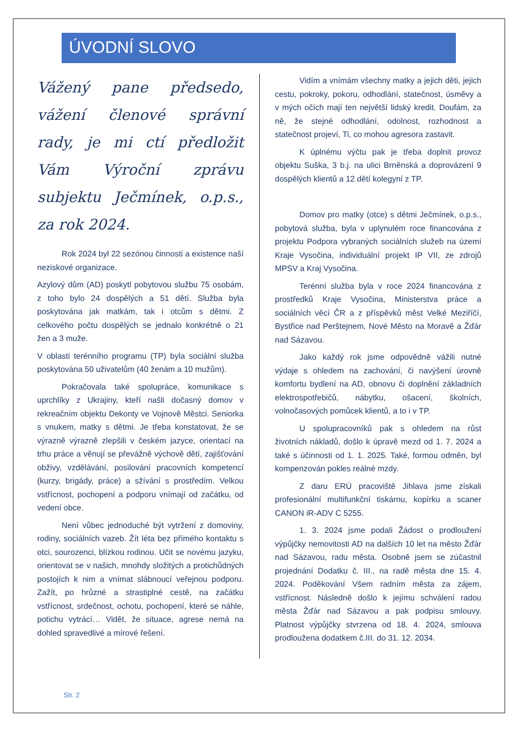ÚVODNÍ SLOVO
Vážený pane předsedo, vážení členové správní rady, je mi ctí předložit Vám Výroční zprávu subjektu Ječmínek, o.p.s., za rok 2024.
Rok 2024 byl 22 sezónou činnosti a existence naší neziskové organizace.
Azylový dům (AD) poskytl pobytovou službu 75 osobám, z toho bylo 24 dospělých a 51 dětí. Služba byla poskytována jak matkám, tak i otcům s dětmi. Z celkového počtu dospělých se jednalo konkrétně o 21 žen a 3 muže.
V oblasti terénního programu (TP) byla sociální služba poskytována 50 uživatelům (40 ženám a 10 mužům).
Pokračovala také spolupráce, komunikace s uprchlíky z Ukrajiny, kteří našli dočasný domov v rekreačním objektu Dekonty ve Vojnově Městci. Seniorka s vnukem, matky s dětmi. Je třeba konstatovat, že se výrazně výrazně zlepšili v českém jazyce, orientací na trhu práce a věnují se převážně výchově dětí, zajišťování obživy, vzdělávání, posilování pracovních kompetencí (kurzy, brigády, práce) a sžívání s prostředím. Velkou vstřícnost, pochopení a podporu vnímají od začátku, od vedení obce.
Není vůbec jednoduché být vytržení z domoviny, rodiny, sociálních vazeb. Žít léta bez přímého kontaktu s otci, sourozenci, blízkou rodinou. Učit se novému jazyku, orientovat se v našich, mnohdy složitých a protichůdných postojích k nim a vnímat slábnoucí veřejnou podporu. Zažít, po hrůzné a strastiplné cestě, na začátku vstřícnost, srdečnost, ochotu, pochopení, které se náhle, potichu vytrácí… Vidět, že situace, agrese nemá na dohled spravedlivé a mírové řešení.
Vidím a vnímám všechny matky a jejich děti, jejich cestu, pokroky, pokoru, odhodlání, statečnost, úsměvy a v mých očích mají ten největší lidský kredit. Doufám, za ně, že stejné odhodlání, odolnost, rozhodnost a statečnost projeví, Ti, co mohou agresora zastavit.
K úplnému výčtu pak je třeba doplnit provoz objektu Suška, 3 b.j. na ulici Brněnská a doprovázení 9 dospělých klientů a 12 dětí kolegyní z TP.
Domov pro matky (otce) s dětmi Ječmínek, o.p.s., pobytová služba, byla v uplynulém roce financována z projektu Podpora vybraných sociálních služeb na území Kraje Vysočina, individuální projekt IP VII, ze zdrojů MPSV a Kraj Vysočina.
Terénní služba byla v roce 2024 financována z prostředků Kraje Vysočina, Ministerstva práce a sociálních věcí ČR a z příspěvků měst Velké Meziříčí, Bystřice nad Perštejnem, Nové Město na Moravě a Žďár nad Sázavou.
Jako každý rok jsme odpovědně vážili nutné výdaje s ohledem na zachování, či navýšení úrovně komfortu bydlení na AD, obnovu či doplnění základních elektrospotřebičů, nábytku, ošacení, školních, volnočasových pomůcek klientů, a to i v TP.
U spolupracovníků pak s ohledem na růst životních nákladů, došlo k úpravě mezd od 1. 7. 2024 a také s účinnosti od 1. 1. 2025. Také, formou odměn, byl kompenzován pokles reálné mzdy.
Z daru ERÚ pracoviště Jihlava jsme získali profesionální multifunkční tiskárnu, kopírku a scaner CANON iR-ADV C 5255.
1. 3. 2024 jsme podali Žádost o prodloužení výpůjčky nemovitosti AD na dalších 10 let na město Žďár nad Sázavou, radu města. Osobně jsem se zúčastnil projednání Dodatku č. III., na radě města dne 15. 4. 2024. Poděkování Všem radním města za zájem, vstřícnost. Následně došlo k jejímu schválení radou města Žďár nad Sázavou a pak podpisu smlouvy. Platnost výpůjčky stvrzena od 18. 4. 2024, smlouva prodloužena dodatkem č.III. do 31. 12. 2034.
Str. 2